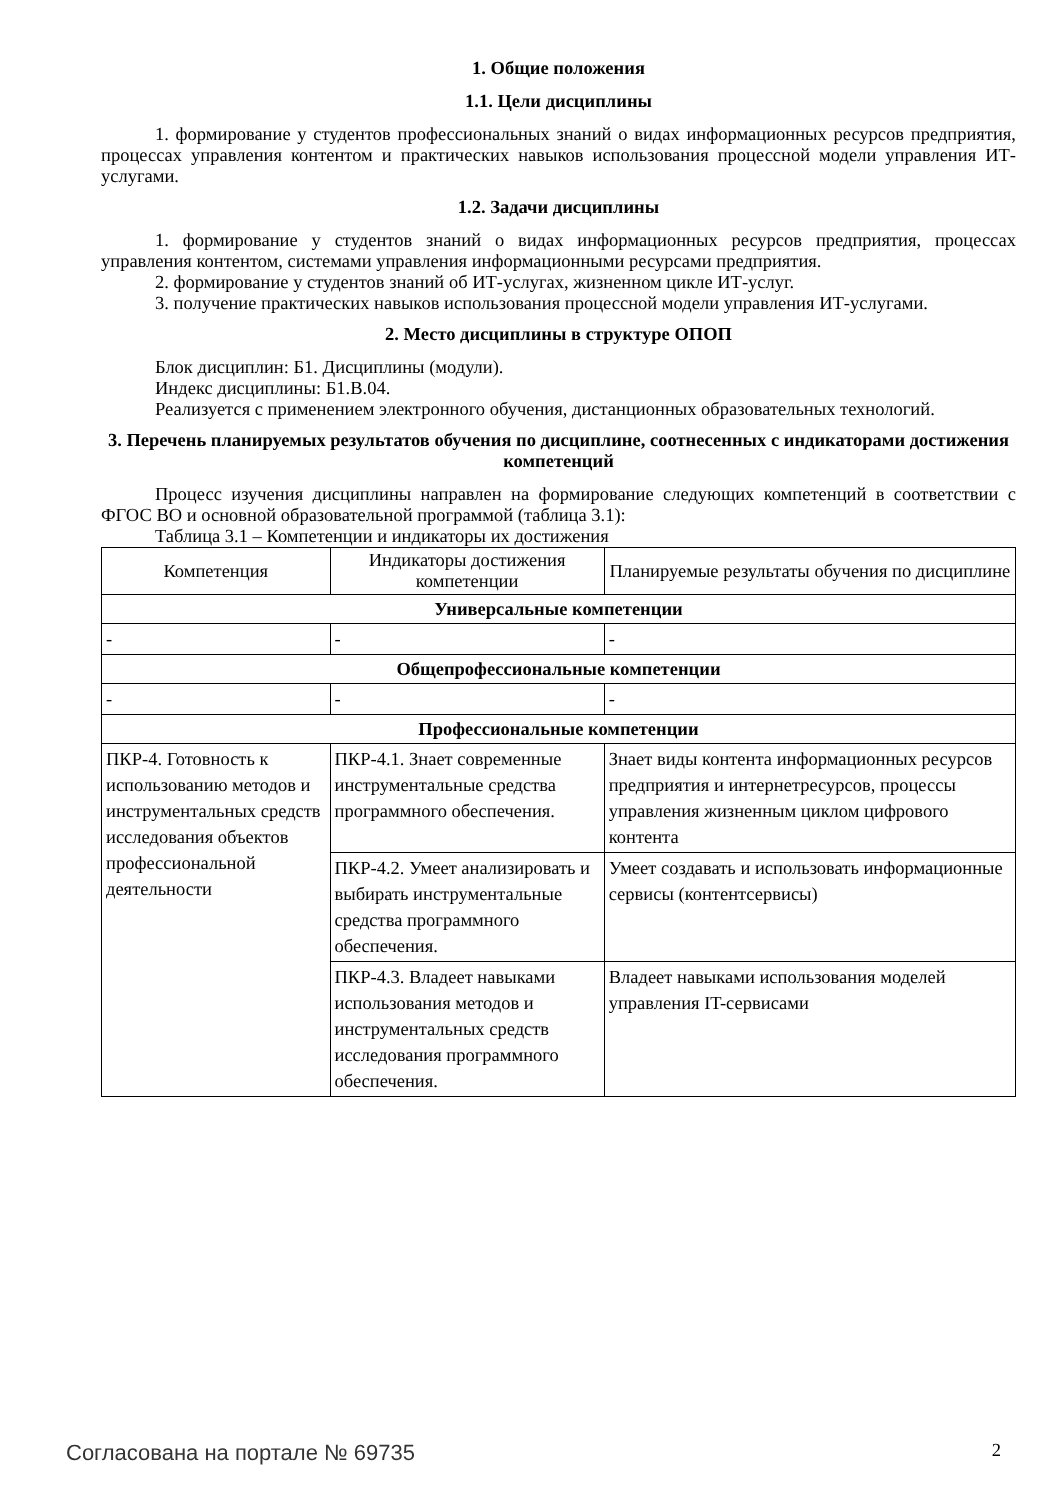1. Общие положения
1.1. Цели дисциплины
1. формирование у студентов профессиональных знаний о видах информационных ресурсов предприятия, процессах управления контентом и практических навыков использования процессной модели управления ИТ-услугами.
1.2. Задачи дисциплины
1. формирование у студентов знаний о видах информационных ресурсов предприятия, процессах управления контентом, системами управления информационными ресурсами предприятия.
2. формирование у студентов знаний об ИТ-услугах, жизненном цикле ИТ-услуг.
3. получение практических навыков использования процессной модели управления ИТ-услугами.
2. Место дисциплины в структуре ОПОП
Блок дисциплин: Б1. Дисциплины (модули).
Индекс дисциплины: Б1.В.04.
Реализуется с применением электронного обучения, дистанционных образовательных технологий.
3. Перечень планируемых результатов обучения по дисциплине, соотнесенных с индикаторами достижения компетенций
Процесс изучения дисциплины направлен на формирование следующих компетенций в соответствии с ФГОС ВО и основной образовательной программой (таблица 3.1):
Таблица 3.1 – Компетенции и индикаторы их достижения
| Компетенция | Индикаторы достижения компетенции | Планируемые результаты обучения по дисциплине |
| --- | --- | --- |
| Универсальные компетенции | | |
| - | - | - |
| Общепрофессиональные компетенции | | |
| - | - | - |
| Профессиональные компетенции | | |
| ПКР-4. Готовность к использованию методов и инструментальных средств исследования объектов профессиональной деятельности | ПКР-4.1. Знает современные инструментальные средства программного обеспечения. | Знает виды контента информационных ресурсов предприятия и интернетресурсов, процессы управления жизненным циклом цифрового контента |
| | ПКР-4.2. Умеет анализировать и выбирать инструментальные средства программного обеспечения. | Умеет создавать и использовать информационные сервисы (контентсервисы) |
| | ПКР-4.3. Владеет навыками использования методов и инструментальных средств исследования программного обеспечения. | Владеет навыками использования моделей управления IT-сервисами |
Согласована на портале № 69735 2